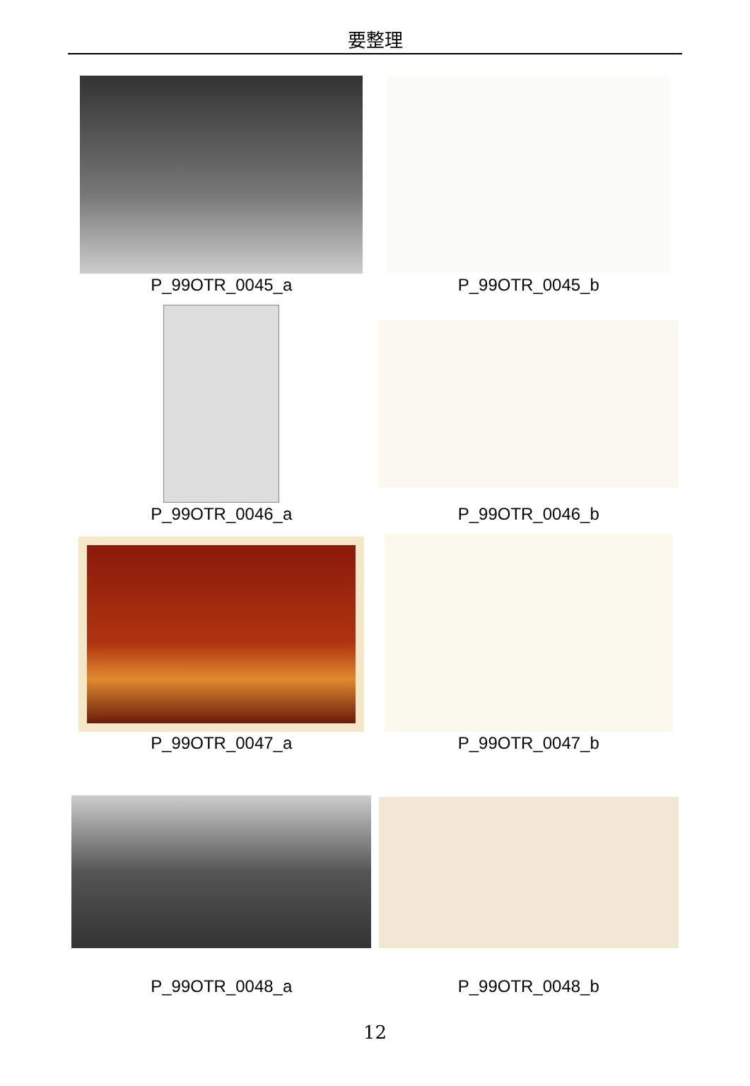要整理
P_99OTR_0045_a
P_99OTR_0045_b
P_99OTR_0046_a
P_99OTR_0046_b
P_99OTR_0047_a
P_99OTR_0047_b
P_99OTR_0048_a
P_99OTR_0048_b
12